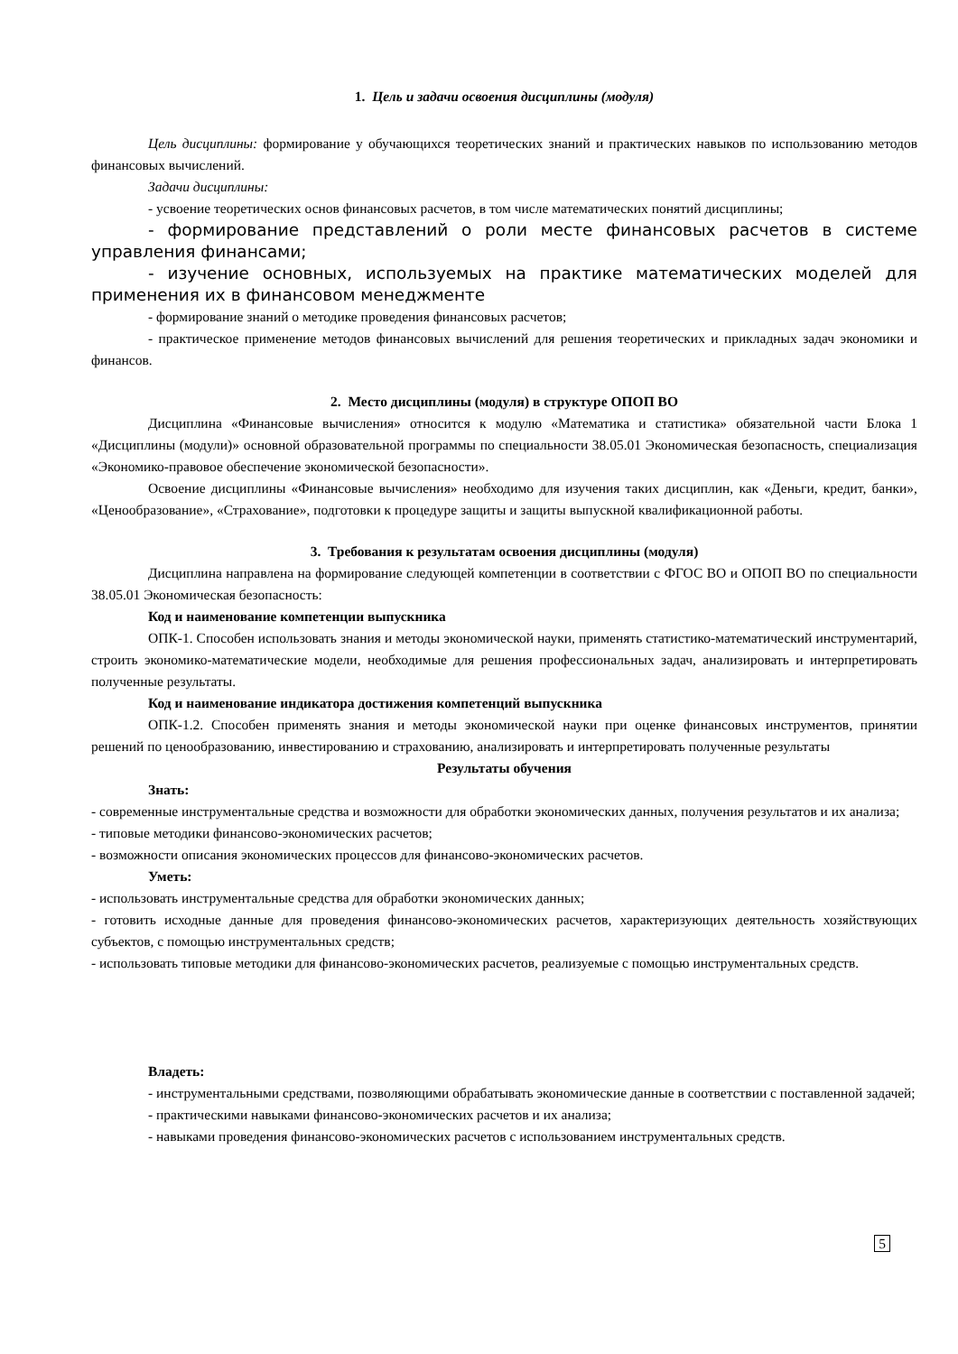1. Цель и задачи освоения дисциплины (модуля)
Цель дисциплины: формирование у обучающихся теоретических знаний и практических навыков по использованию методов финансовых вычислений.
Задачи дисциплины:
- усвоение теоретических основ финансовых расчетов, в том числе математических понятий дисциплины;
- формирование представлений о роли месте финансовых расчетов в системе управления финансами;
- изучение основных, используемых на практике математических моделей для применения их в финансовом менеджменте
- формирование знаний о методике проведения финансовых расчетов;
- практическое применение методов финансовых вычислений для решения теоретических и прикладных задач экономики и финансов.
2. Место дисциплины (модуля) в структуре ОПОП ВО
Дисциплина «Финансовые вычисления» относится к модулю «Математика и статистика» обязательной части Блока 1 «Дисциплины (модули)» основной образовательной программы по специальности 38.05.01 Экономическая безопасность, специализация «Экономико-правовое обеспечение экономической безопасности».
Освоение дисциплины «Финансовые вычисления» необходимо для изучения таких дисциплин, как «Деньги, кредит, банки», «Ценообразование», «Страхование», подготовки к процедуре защиты и защиты выпускной квалификационной работы.
3. Требования к результатам освоения дисциплины (модуля)
Дисциплина направлена на формирование следующей компетенции в соответствии с ФГОС ВО и ОПОП ВО по специальности 38.05.01 Экономическая безопасность:
Код и наименование компетенции выпускника
ОПК-1. Способен использовать знания и методы экономической науки, применять статистико-математический инструментарий, строить экономико-математические модели, необходимые для решения профессиональных задач, анализировать и интерпретировать полученные результаты.
Код и наименование индикатора достижения компетенций выпускника
ОПК-1.2. Способен применять знания и методы экономической науки при оценке финансовых инструментов, принятии решений по ценообразованию, инвестированию и страхованию, анализировать и интерпретировать полученные результаты
Результаты обучения
Знать:
- современные инструментальные средства и возможности для обработки экономических данных, получения результатов и их анализа;
- типовые методики финансово-экономических расчетов;
- возможности описания экономических процессов для финансово-экономических расчетов.
Уметь:
- использовать инструментальные средства для обработки экономических данных;
- готовить исходные данные для проведения финансово-экономических расчетов, характеризующих деятельность хозяйствующих субъектов, с помощью инструментальных средств;
- использовать типовые методики для финансово-экономических расчетов, реализуемые с помощью инструментальных средств.
Владеть:
- инструментальными средствами, позволяющими обрабатывать экономические данные в соответствии с поставленной задачей;
- практическими навыками финансово-экономических расчетов и их анализа;
- навыками проведения финансово-экономических расчетов с использованием инструментальных средств.
5